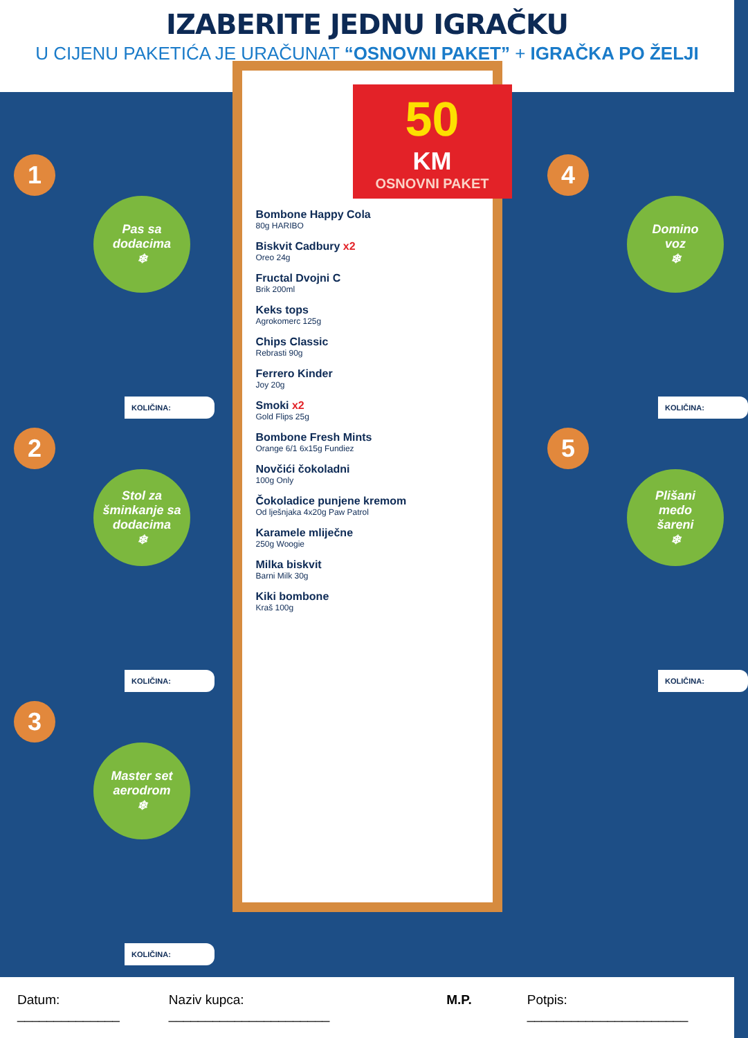IZABERITE JEDNU IGRAČKU
U CIJENU PAKETIĆA JE URAČUNAT “OSNOVNI PAKET” + IGRAČKA PO ŽELJI
1
Pas sa
dodacima
❄
KOLIČINA:
2
Stol za šminkanje sa dodacima
❄
KOLIČINA:
3
Master set aerodrom
❄
KOLIČINA:
50
KM
OSNOVNI PAKET
Bombone Happy Cola
80g HARIBO
Biskvit Cadbury x2
Oreo 24g
Fructal Dvojni C
Brik 200ml
Keks tops
Agrokomerc 125g
Chips Classic
Rebrasti 90g
Ferrero Kinder
Joy 20g
Smoki x2
Gold Flips 25g
Bombone Fresh Mints
Orange 6/1 6x15g Fundiez
Novčići čokoladni
100g Only
Čokoladice punjene kremom
Od lješnjaka 4x20g Paw Patrol
Karamele mliječne
250g Woogie
Milka biskvit
Barni Milk 30g
Kiki bombone
Kraš 100g
4
Domino
voz
❄
KOLIČINA:
5
Plišani
medo
šareni
❄
KOLIČINA:
Datum: ______________ Naziv kupca: ______________________ M.P. Potpis: ______________________